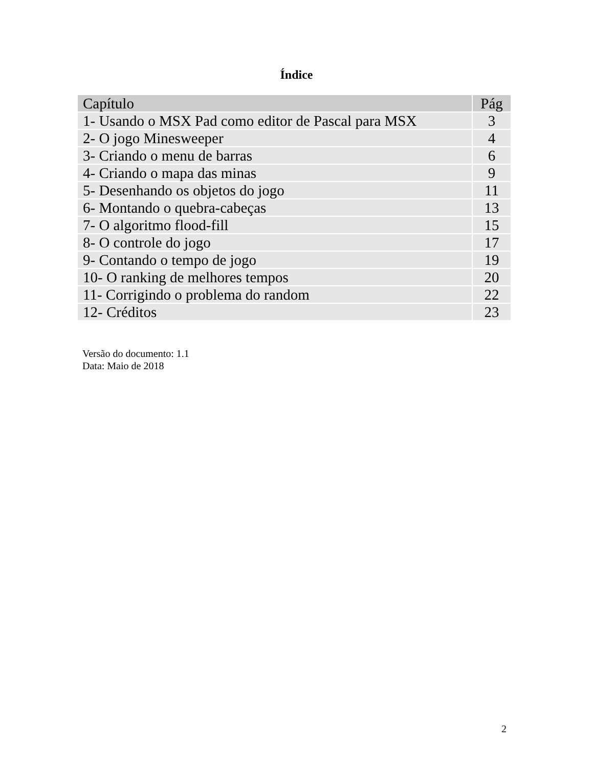Índice
| Capítulo | Pág |
| --- | --- |
| 1- Usando o MSX Pad como editor de Pascal para MSX | 3 |
| 2- O jogo Minesweeper | 4 |
| 3- Criando o menu de barras | 6 |
| 4- Criando o mapa das minas | 9 |
| 5- Desenhando os objetos do jogo | 11 |
| 6- Montando o quebra-cabeças | 13 |
| 7- O algoritmo flood-fill | 15 |
| 8- O controle do jogo | 17 |
| 9- Contando o tempo de jogo | 19 |
| 10- O ranking de melhores tempos | 20 |
| 11- Corrigindo o problema do random | 22 |
| 12- Créditos | 23 |
Versão do documento: 1.1
Data: Maio de 2018
2